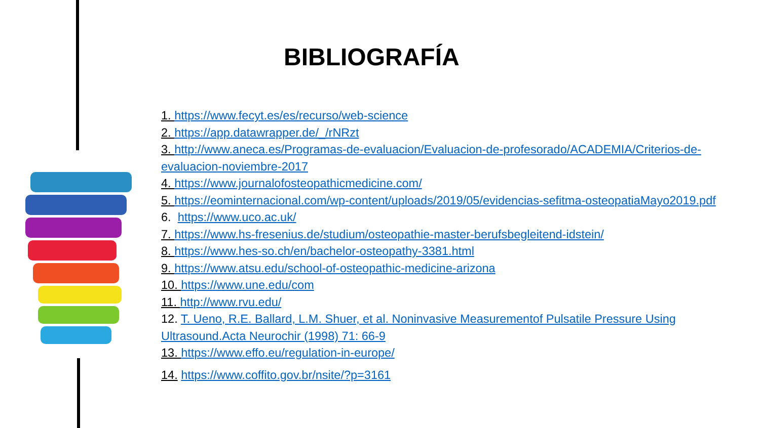BIBLIOGRAFÍA
1. https://www.fecyt.es/es/recurso/web-science
2. https://app.datawrapper.de/_/rNRzt
3. http://www.aneca.es/Programas-de-evaluacion/Evaluacion-de-profesorado/ACADEMIA/Criterios-de-evaluacion-noviembre-2017
4. https://www.journalofosteopathicmedicine.com/
5. https://eominternacional.com/wp-content/uploads/2019/05/evidencias-sefitma-osteopatiaMayo2019.pdf
6. https://www.uco.ac.uk/
7. https://www.hs-fresenius.de/studium/osteopathie-master-berufsbegleitend-idstein/
8. https://www.hes-so.ch/en/bachelor-osteopathy-3381.html
9. https://www.atsu.edu/school-of-osteopathic-medicine-arizona
10. https://www.une.edu/com
11. http://www.rvu.edu/
12. T. Ueno, R.E. Ballard, L.M. Shuer, et al. Noninvasive Measurementof Pulsatile Pressure Using Ultrasound.Acta Neurochir (1998) 71: 66-9
13. https://www.effo.eu/regulation-in-europe/
14. https://www.coffito.gov.br/nsite/?p=3161